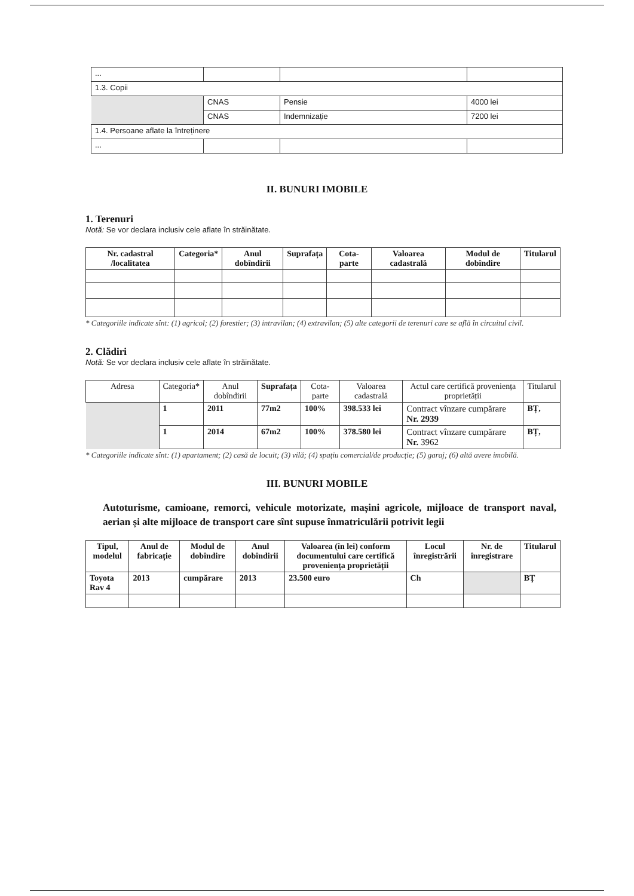| ... | | | |
| 1.3. Copii | | | |
| | CNAS | Pensie | 4000 lei |
| | CNAS | Indemnizație | 7200 lei |
| 1.4. Persoane aflate la întreținere | | | |
| ... | | | |
II. BUNURI IMOBILE
1. Terenuri
Notă: Se vor declara inclusiv cele aflate în străinătate.
| Nr. cadastral /localitatea | Categoria* | Anul dobîndirii | Suprafața | Cota-parte | Valoarea cadastrală | Modul de dobîndire | Titularul |
| --- | --- | --- | --- | --- | --- | --- | --- |
* Categoriile indicate sînt: (1) agricol; (2) forestier; (3) intravilan; (4) extravilan; (5) alte categorii de terenuri care se află în circuitul civil.
2. Clădiri
Notă: Se vor declara inclusiv cele aflate în străinătate.
| Adresa | Categoria* | Anul dobîndirii | Suprafața | Cota-parte | Valoarea cadastrală | Actul care certifică proveniența proprietății | Titularul |
| --- | --- | --- | --- | --- | --- | --- | --- |
| | 1 | 2011 | 77m2 | 100% | 398.533 lei | Contract vînzare cumpărare Nr. 2939 | BȚ, |
| | 1 | 2014 | 67m2 | 100% | 378.580 lei | Contract vînzare cumpărare Nr. 3962 | BȚ, |
* Categoriile indicate sînt: (1) apartament; (2) casă de locuit; (3) vilă; (4) spațiu comercial/de producție; (5) garaj; (6) altă avere imobilă.
III. BUNURI MOBILE
Autoturisme, camioane, remorci, vehicule motorizate, mașini agricole, mijloace de transport naval, aerian și alte mijloace de transport care sînt supuse înmatriculării potrivit legii
| Tipul, modelul | Anul de fabricație | Modul de dobîndire | Anul dobîndirii | Valoarea (în lei) conform documentului care certifică proveniența proprietății | Locul înregistrării | Nr. de înregistrare | Titularul |
| --- | --- | --- | --- | --- | --- | --- | --- |
| Toyota Rav 4 | 2013 | cumpărare | 2013 | 23.500 euro | Ch | | BȚ |